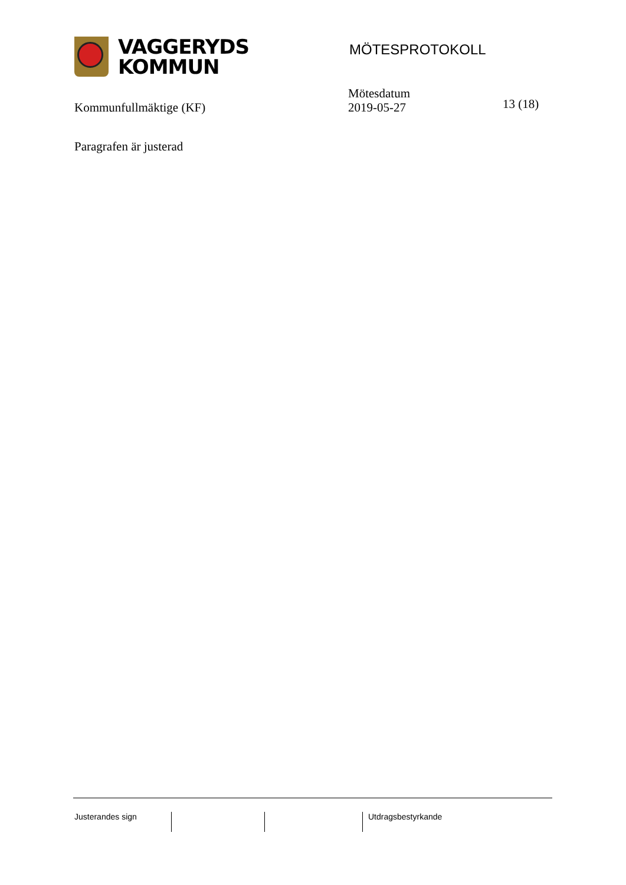VAGGERYDS
KOMMUN
MÖTESPROTOKOLL
Kommunfullmäktige (KF)
Mötesdatum
2019-05-27
13 (18)
Paragrafen är justerad
Justerandes sign Utdragsbestyrkande